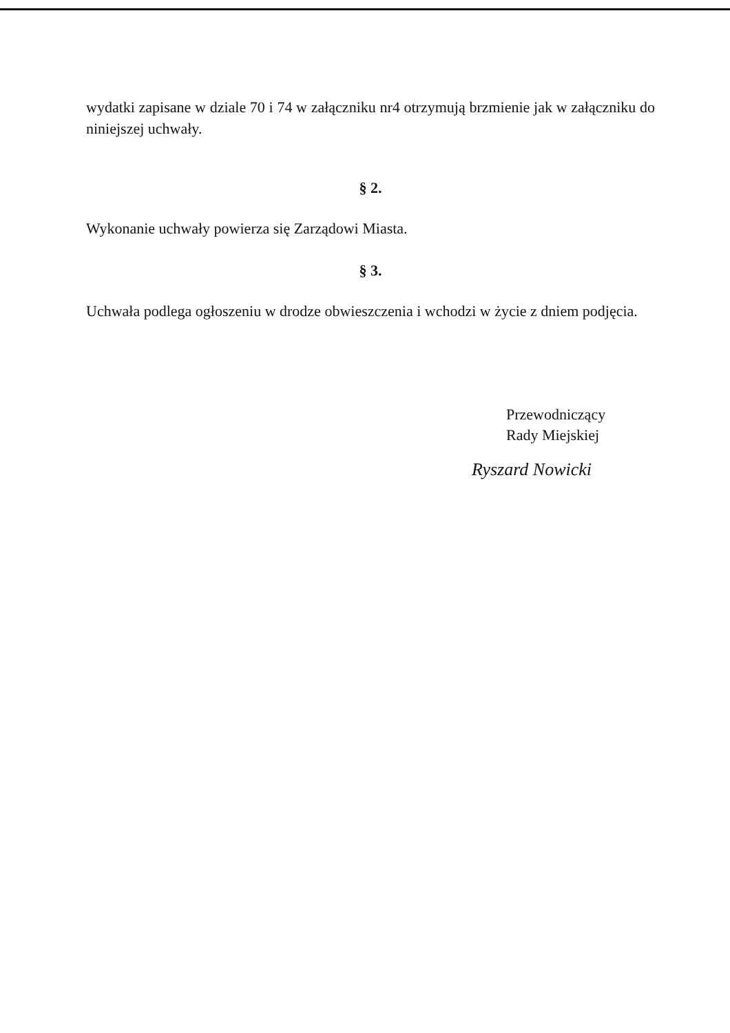wydatki zapisane w dziale 70 i 74 w załączniku nr4 otrzymują brzmienie jak w załączniku do niniejszej uchwały.
§ 2.
Wykonanie uchwały powierza się Zarządowi Miasta.
§ 3.
Uchwała podlega ogłoszeniu w drodze obwieszczenia i wchodzi w życie z dniem podjęcia.
Przewodniczący
Rady Miejskiej
Ryszard Nowicki